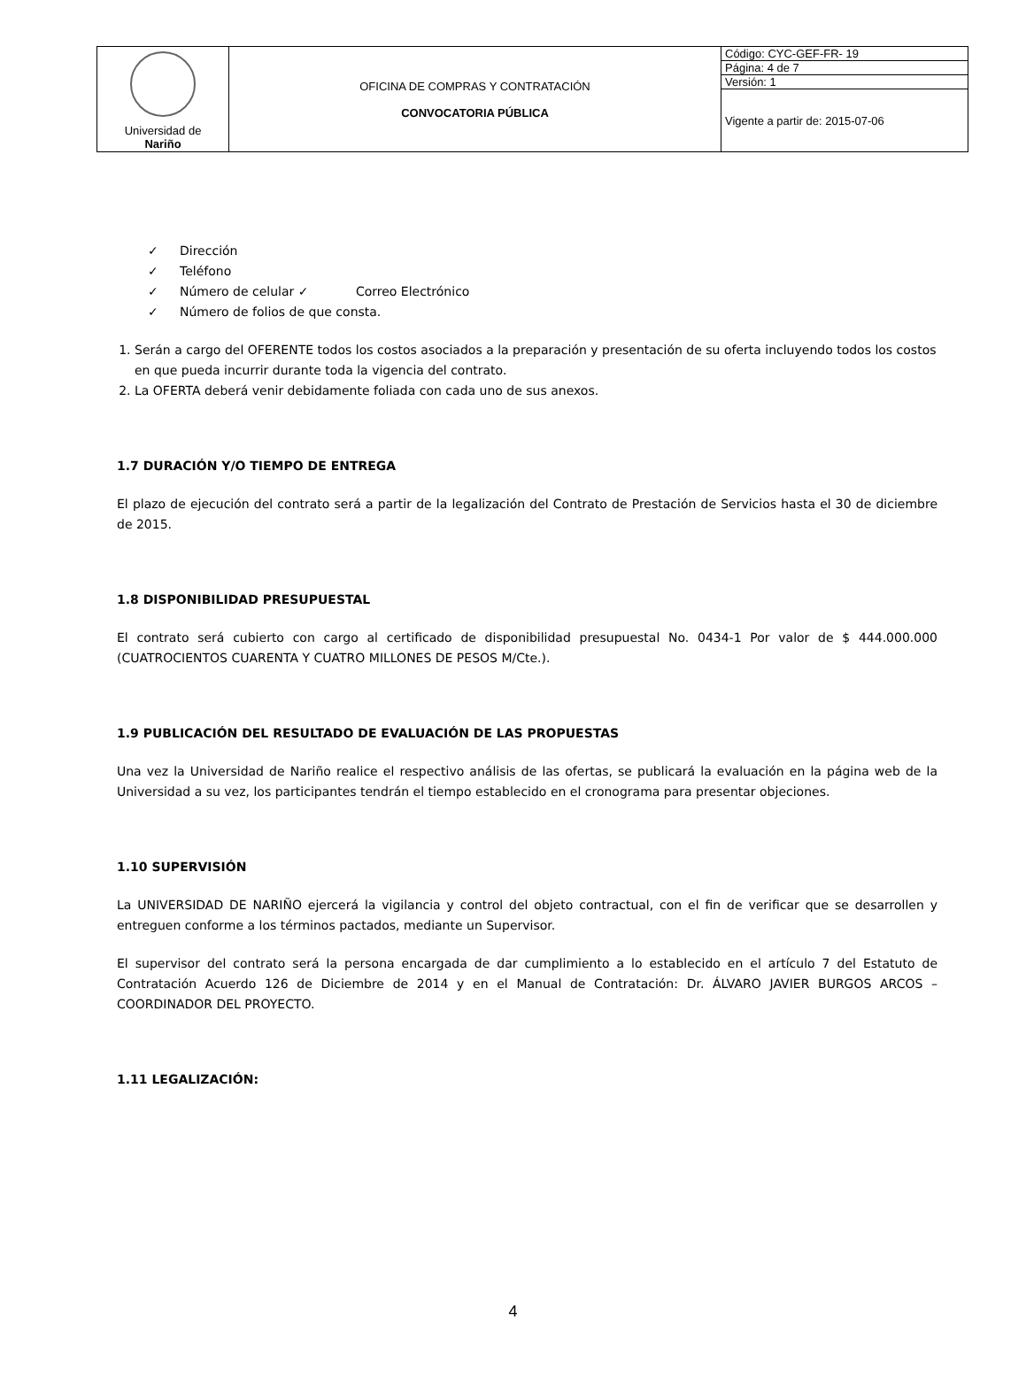| Universidad de Nariño | OFICINA DE COMPRAS Y CONTRATACIÓN CONVOCATORIA PÚBLICA | Código: CYC-GEF-FR- 19 |
| | | Página: 4 de 7 |
| | | Versión: 1 |
| | | Vigente a partir de: 2015-07-06 |
✓ Dirección
✓ Teléfono
✓ Número de celular ✓ Correo Electrónico
✓ Número de folios de que consta.
1. Serán a cargo del OFERENTE todos los costos asociados a la preparación y presentación de su oferta incluyendo todos los costos en que pueda incurrir durante toda la vigencia del contrato.
2. La OFERTA deberá venir debidamente foliada con cada uno de sus anexos.
1.7 DURACIÓN Y/O TIEMPO DE ENTREGA
El plazo de ejecución del contrato será a partir de la legalización del Contrato de Prestación de Servicios hasta el 30 de diciembre de 2015.
1.8 DISPONIBILIDAD PRESUPUESTAL
El contrato será cubierto con cargo al certificado de disponibilidad presupuestal No. 0434-1 Por valor de $ 444.000.000 (CUATROCIENTOS CUARENTA Y CUATRO MILLONES DE PESOS M/Cte.).
1.9 PUBLICACIÓN DEL RESULTADO DE EVALUACIÓN DE LAS PROPUESTAS
Una vez la Universidad de Nariño realice el respectivo análisis de las ofertas, se publicará la evaluación en la página web de la Universidad a su vez, los participantes tendrán el tiempo establecido en el cronograma para presentar objeciones.
1.10 SUPERVISIÓN
La UNIVERSIDAD DE NARIÑO ejercerá la vigilancia y control del objeto contractual, con el fin de verificar que se desarrollen y entreguen conforme a los términos pactados, mediante un Supervisor.
El supervisor del contrato será la persona encargada de dar cumplimiento a lo establecido en el artículo 7 del Estatuto de Contratación Acuerdo 126 de Diciembre de 2014 y en el Manual de Contratación: Dr. ÁLVARO JAVIER BURGOS ARCOS – COORDINADOR DEL PROYECTO.
1.11 LEGALIZACIÓN:
4